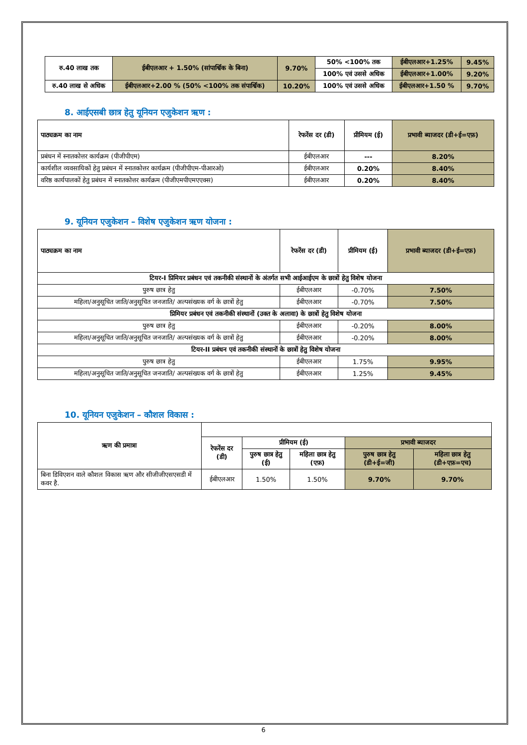| रु.40 लाख तक | ईबीएलआर + 1.50% (सांपार्श्विक के बिना) | 9.70% | 50% <100% तक | ईबीएलआर+1.25% | 9.45% |
| | | | 100% एवं उससे अधिक | ईबीएलआर+1.00% | 9.20% |
| रु.40 लाख से अधिक | ईबीएलआर+2.00 % (50% <100% तक संपार्श्विक) | 10.20% | 100% एवं उससे अधिक | ईबीएलआर+1.50 % | 9.70% |
8. आईएसबी छात्र हेतु यूनियन एजुकेशन ऋण :
| पाठ्यक्रम का नाम | रेफरेंस दर (डी) | प्रीमियम (ई) | प्रभावी ब्याजदर (डी+ई=एफ़) |
| --- | --- | --- | --- |
| प्रबंधन में स्नातकोत्तर कार्यक्रम (पीजीपीएम) | ईबीएलआर | --- | 8.20% |
| कार्यशील व्यवसायिकों हेतु प्रबंधन में स्नातकोत्तर कार्यक्रम (पीजीपीएम-पीआरओ) | ईबीएलआर | 0.20% | 8.40% |
| वरिष्ठ कार्यपालकों हेतु प्रबंधन में स्नातकोत्तर कार्यक्रम (पीजीएमपीएमएएक्स) | ईबीएलआर | 0.20% | 8.40% |
9. यूनियन एजुकेशन – विशेष एजुकेशन ऋण योजना :
| पाठ्यक्रम का नाम | रेफरेंस दर (डी) | प्रीमियम (ई) | प्रभावी ब्याजदर (डी+ई=एफ़) |
| --- | --- | --- | --- |
| टियर-I प्रिमियर प्रबंधन एवं तकनीकी संस्थानों के अंतर्गत सभी आईआईएम के छात्रों हेतु विशेष योजना | | | |
| पुरुष छात्र हेतु | ईबीएलआर | -0.70% | 7.50% |
| महिला/अनुसूचित जाति/अनुसूचित जनजाति/ अल्पसंख्यक वर्ग के छात्रों हेतु | ईबीएलआर | -0.70% | 7.50% |
| प्रिमियर प्रबंधन एवं तकनीकी संस्थानों (उक्त के अलावा) के छात्रों हेतु विशेष योजना | | | |
| पुरुष छात्र हेतु | ईबीएलआर | -0.20% | 8.00% |
| महिला/अनुसूचित जाति/अनुसूचित जनजाति/ अल्पसंख्यक वर्ग के छात्रों हेतु | ईबीएलआर | -0.20% | 8.00% |
| टियर-II प्रबंधन एवं तकनीकी संस्थानों के छात्रों हेतु विशेष योजना | | | |
| पुरुष छात्र हेतु | ईबीएलआर | 1.75% | 9.95% |
| महिला/अनुसूचित जाति/अनुसूचित जनजाति/ अल्पसंख्यक वर्ग के छात्रों हेतु | ईबीएलआर | 1.25% | 9.45% |
10. यूनियन एजुकेशन – कौशल विकास :
| ऋण की प्रमात्रा | | | | | |
| --- | --- | --- | --- | --- | --- |
| | रेफरेंस दर (डी) | प्रीमियम (ई) | | प्रभावी ब्याजदर | |
| | | पुरुष छात्र हेतु (ई) | महिला छात्र हेतु (एफ़) | पुरुष छात्र हेतु (डी+ई=जी) | महिला छात्र हेतु (डी+एफ़=एच) |
| बिना डिविएशन वाले कौशल विकास ऋण और सीजीजीएसएसडी में कवर है. | ईबीएलआर | 1.50% | 1.50% | 9.70% | 9.70% |
6